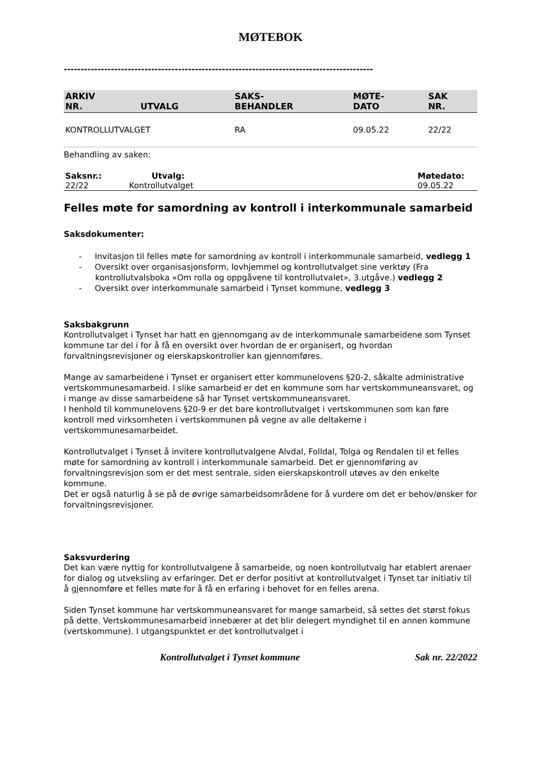MØTEBOK
--------------------------------------------------------------------------------------------
| ARKIV NR. | UTVALG | SAKS- BEHANDLER | MØTE- DATO | SAK NR. |
| --- | --- | --- | --- | --- |
| KONTROLLUTVALGET | | RA | 09.05.22 | 22/22 |
Behandling av saken:
| Saksnr.: | Utvalg: | Møtedato: |
| 22/22 | Kontrollutvalget | 09.05.22 |
Felles møte for samordning av kontroll i interkommunale samarbeid
Saksdokumenter:
- Invitasjon til felles møte for samordning av kontroll i interkommunale samarbeid, vedlegg 1
- Oversikt over organisasjonsform, lovhjemmel og kontrollutvalget sine verktøy (Fra kontrollutvalsboka «Om rolla og oppgåvene til kontrollutvalet», 3.utgåve.) vedlegg 2
- Oversikt over interkommunale samarbeid i Tynset kommune, vedlegg 3
Saksbakgrunn
Kontrollutvalget i Tynset har hatt en gjennomgang av de interkommunale samarbeidene som Tynset kommune tar del i for å få en oversikt over hvordan de er organisert, og hvordan forvaltningsrevisjoner og eierskapskontroller kan gjennomføres.
Mange av samarbeidene i Tynset er organisert etter kommunelovens §20-2, såkalte administrative vertskommunesamarbeid. I slike samarbeid er det en kommune som har vertskommuneansvaret, og i mange av disse samarbeidene så har Tynset vertskommuneansvaret.
I henhold til kommunelovens §20-9 er det bare kontrollutvalget i vertskommunen som kan føre kontroll med virksomheten i vertskommunen på vegne av alle deltakerne i vertskommunesamarbeidet.
Kontrollutvalget i Tynset å invitere kontrollutvalgene Alvdal, Folldal, Tolga og Rendalen til et felles møte for samordning av kontroll i interkommunale samarbeid. Det er gjennomføring av forvaltningsrevisjon som er det mest sentrale, siden eierskapskontroll utøves av den enkelte kommune.
Det er også naturlig å se på de øvrige samarbeidsområdene for å vurdere om det er behov/ønsker for forvaltningsrevisjoner.
Saksvurdering
Det kan være nyttig for kontrollutvalgene å samarbeide, og noen kontrollutvalg har etablert arenaer for dialog og utveksling av erfaringer. Det er derfor positivt at kontrollutvalget i Tynset tar initiativ til å gjennomføre et felles møte for å få en erfaring i behovet for en felles arena.
Siden Tynset kommune har vertskommuneansvaret for mange samarbeid, så settes det størst fokus på dette. Vertskommunesamarbeid innebærer at det blir delegert myndighet til en annen kommune (vertskommune). I utgangspunktet er det kontrollutvalget i
Kontrollutvalget i Tynset kommune Sak nr. 22/2022